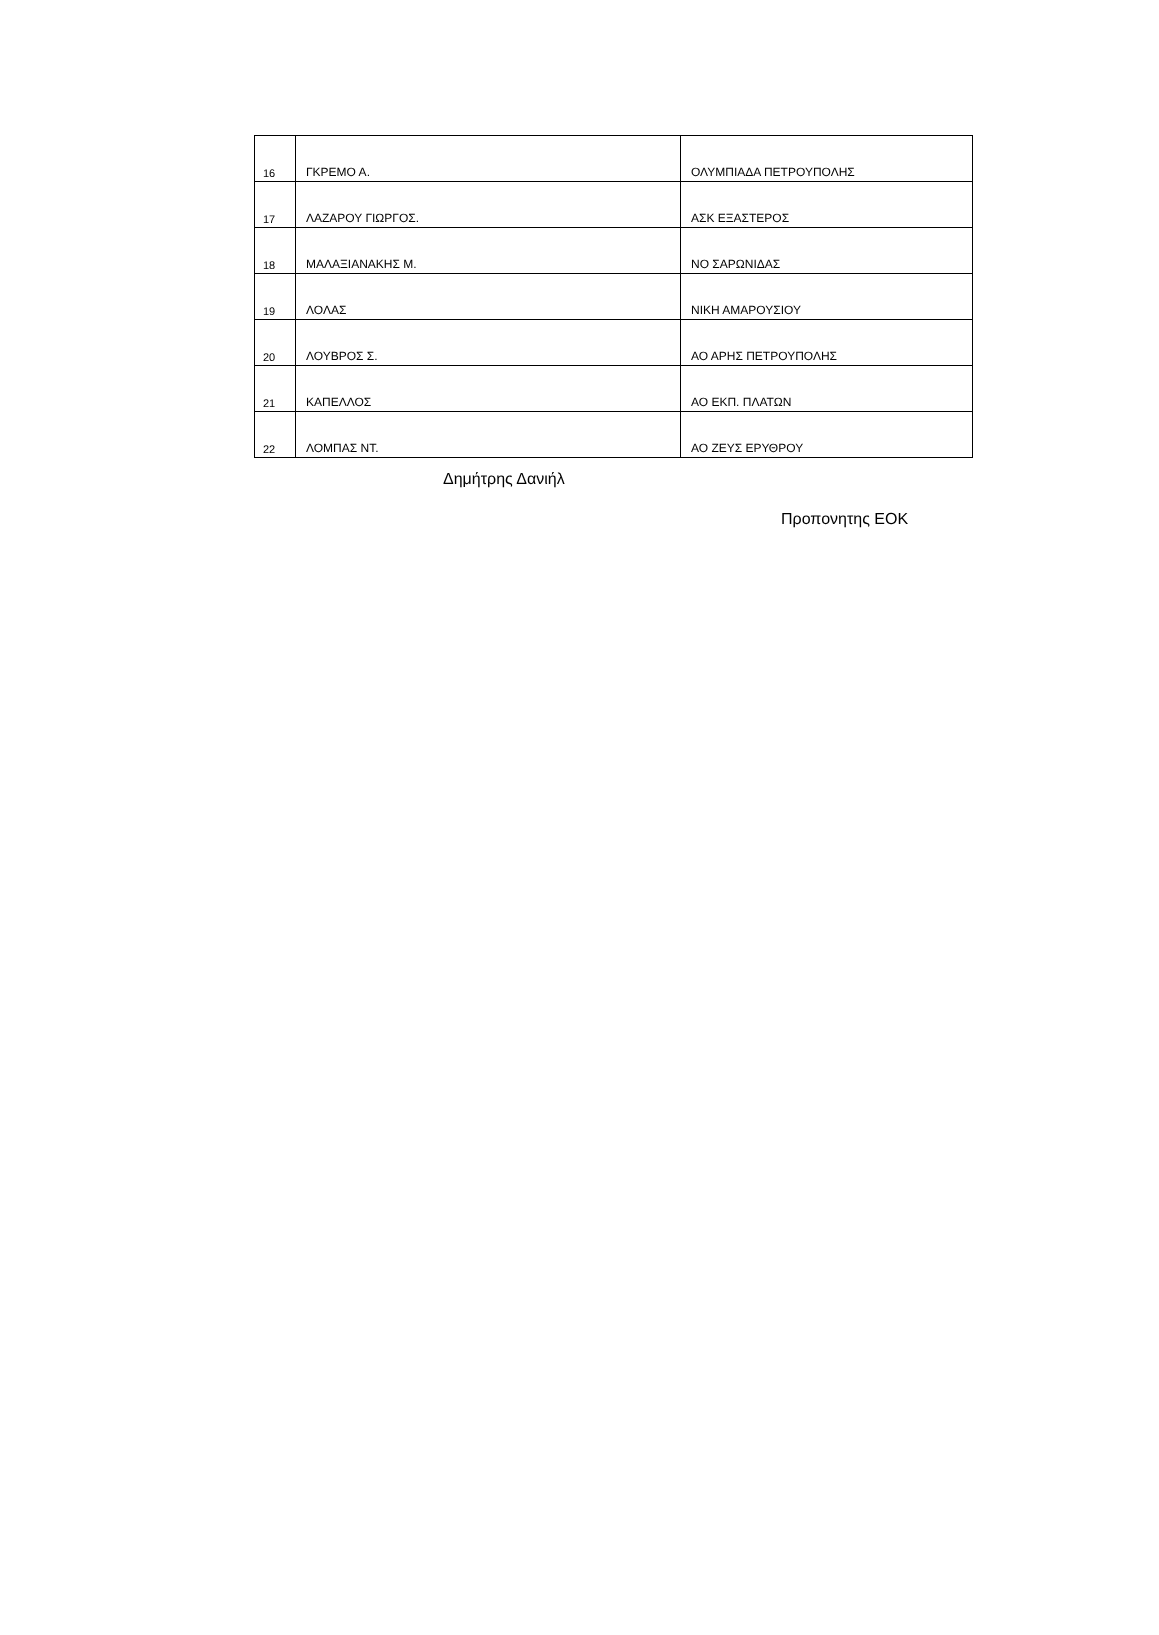| 16 | ΓΚΡΕΜΟ Α. | ΟΛΥΜΠΙΑΔΑ ΠΕΤΡΟΥΠΟΛΗΣ |
| 17 | ΛΑΖΑΡΟΥ ΓΙΩΡΓΟΣ. | ΑΣΚ ΕΞΑΣΤΕΡΟΣ |
| 18 | ΜΑΛΑΞΙΑΝΑΚΗΣ Μ. | ΝΟ ΣΑΡΩΝΙΔΑΣ |
| 19 | ΛΟΛΑΣ | ΝΙΚΗ ΑΜΑΡΟΥΣΙΟΥ |
| 20 | ΛΟΥΒΡΟΣ Σ. | ΑΟ ΑΡΗΣ ΠΕΤΡΟΥΠΟΛΗΣ |
| 21 | ΚΑΠΕΛΛΟΣ | ΑΟ ΕΚΠ. ΠΛΑΤΩΝ |
| 22 | ΛΟΜΠΑΣ ΝΤ. | ΑΟ ΖΕΥΣ ΕΡΥΘΡΟΥ |
Δημήτρης Δανιήλ
Προπονητης ΕΟΚ